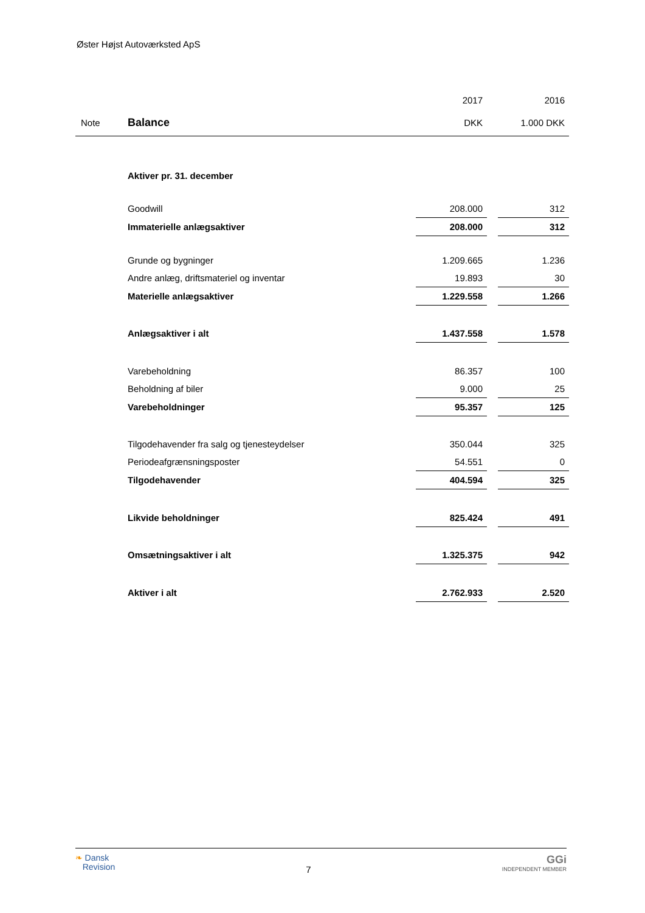Øster Højst Autoværksted ApS
| | | 2017 | | 2016 |
| Note | Balance | DKK | | 1.000 DKK |
| | Aktiver pr. 31. december | | | |
| | Goodwill | 208.000 | | 312 |
| | Immaterielle anlægsaktiver | 208.000 | | 312 |
| | Grunde og bygninger | 1.209.665 | | 1.236 |
| | Andre anlæg, driftsmateriel og inventar | 19.893 | | 30 |
| | Materielle anlægsaktiver | 1.229.558 | | 1.266 |
| | Anlægsaktiver i alt | 1.437.558 | | 1.578 |
| | Varebeholdning | 86.357 | | 100 |
| | Beholdning af biler | 9.000 | | 25 |
| | Varebeholdninger | 95.357 | | 125 |
| | Tilgodehavender fra salg og tjenesteydelser | 350.044 | | 325 |
| | Periodeafgrænsningsposter | 54.551 | | 0 |
| | Tilgodehavender | 404.594 | | 325 |
| | Likvide beholdninger | 825.424 | | 491 |
| | Omsætningsaktiver i alt | 1.325.375 | | 942 |
| | Aktiver i alt | 2.762.933 | | 2.520 |
❧ Dansk
Revision
7
GGi
INDEPENDENT MEMBER